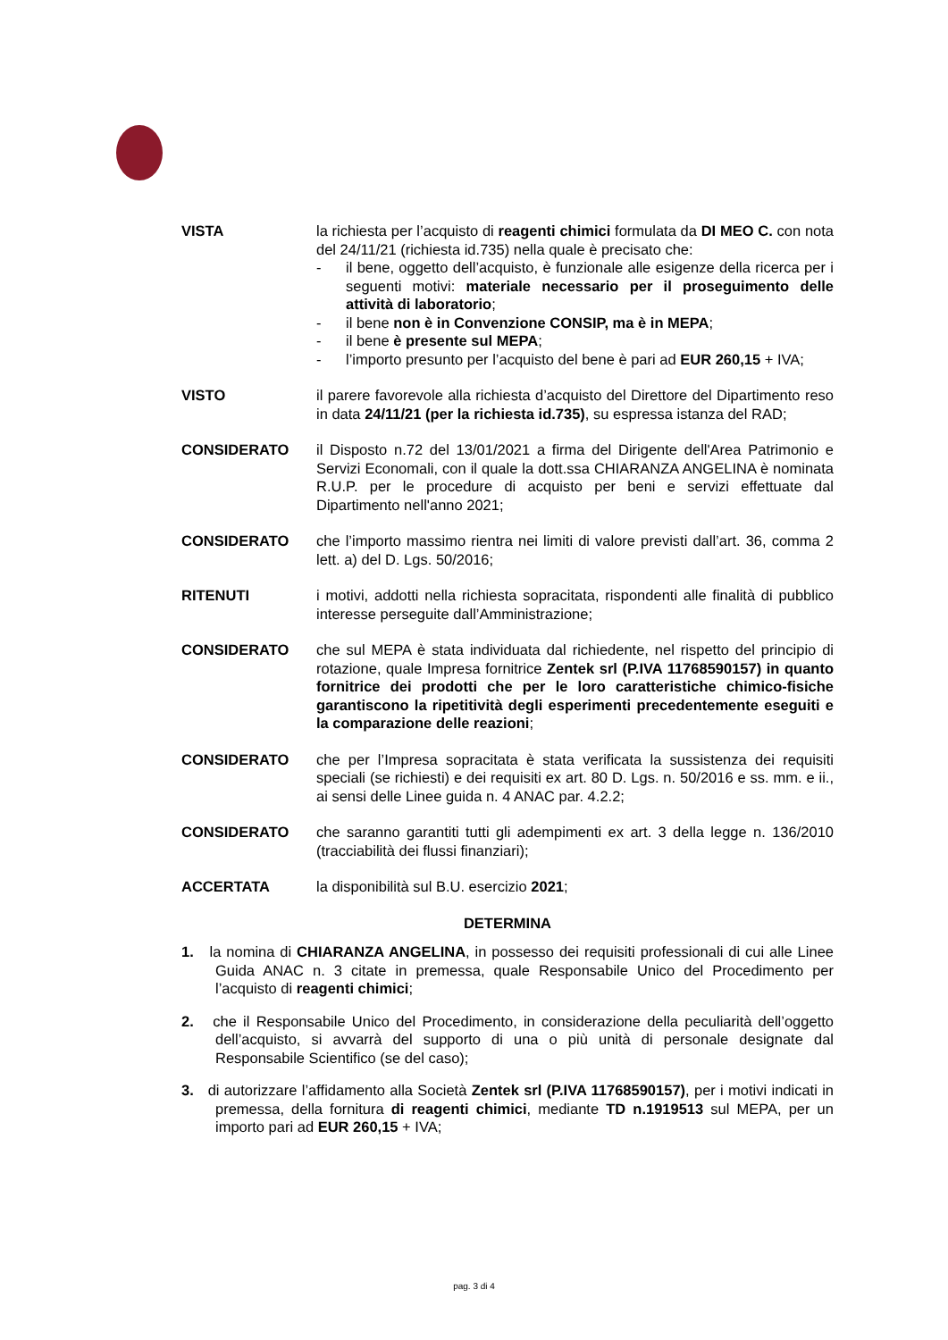VISTA la richiesta per l’acquisto di reagenti chimici formulata da DI MEO C. con nota del 24/11/21 (richiesta id.735) nella quale è precisato che:
- il bene, oggetto dell’acquisto, è funzionale alle esigenze della ricerca per i seguenti motivi: materiale necessario per il proseguimento delle attività di laboratorio;
- il bene non è in Convenzione CONSIP, ma è in MEPA;
- il bene è presente sul MEPA;
- l’importo presunto per l’acquisto del bene è pari ad EUR 260,15 + IVA;
VISTO il parere favorevole alla richiesta d’acquisto del Direttore del Dipartimento reso in data 24/11/21 (per la richiesta id.735), su espressa istanza del RAD;
CONSIDERATO il Disposto n.72 del 13/01/2021 a firma del Dirigente dell'Area Patrimonio e Servizi Economali, con il quale la dott.ssa CHIARANZA ANGELINA è nominata R.U.P. per le procedure di acquisto per beni e servizi effettuate dal Dipartimento nell'anno 2021;
CONSIDERATO che l’importo massimo rientra nei limiti di valore previsti dall’art. 36, comma 2 lett. a) del D. Lgs. 50/2016;
RITENUTI i motivi, addotti nella richiesta sopracitata, rispondenti alle finalità di pubblico interesse perseguite dall’Amministrazione;
CONSIDERATO che sul MEPA è stata individuata dal richiedente, nel rispetto del principio di rotazione, quale Impresa fornitrice Zentek srl (P.IVA 11768590157) in quanto fornitrice dei prodotti che per le loro caratteristiche chimico-fisiche garantiscono la ripetitività degli esperimenti precedentemente eseguiti e la comparazione delle reazioni;
CONSIDERATO che per l’Impresa sopracitata è stata verificata la sussistenza dei requisiti speciali (se richiesti) e dei requisiti ex art. 80 D. Lgs. n. 50/2016 e ss. mm. e ii., ai sensi delle Linee guida n. 4 ANAC par. 4.2.2;
CONSIDERATO che saranno garantiti tutti gli adempimenti ex art. 3 della legge n. 136/2010 (tracciabilità dei flussi finanziari);
ACCERTATA la disponibilità sul B.U. esercizio 2021;
DETERMINA
1. la nomina di CHIARANZA ANGELINA, in possesso dei requisiti professionali di cui alle Linee Guida ANAC n. 3 citate in premessa, quale Responsabile Unico del Procedimento per l’acquisto di reagenti chimici;
2. che il Responsabile Unico del Procedimento, in considerazione della peculiarità dell’oggetto dell’acquisto, si avvarrà del supporto di una o più unità di personale designate dal Responsabile Scientifico (se del caso);
3. di autorizzare l’affidamento alla Società Zentek srl (P.IVA 11768590157), per i motivi indicati in premessa, della fornitura di reagenti chimici, mediante TD n.1919513 sul MEPA, per un importo pari ad EUR 260,15 + IVA;
pag. 3 di 4